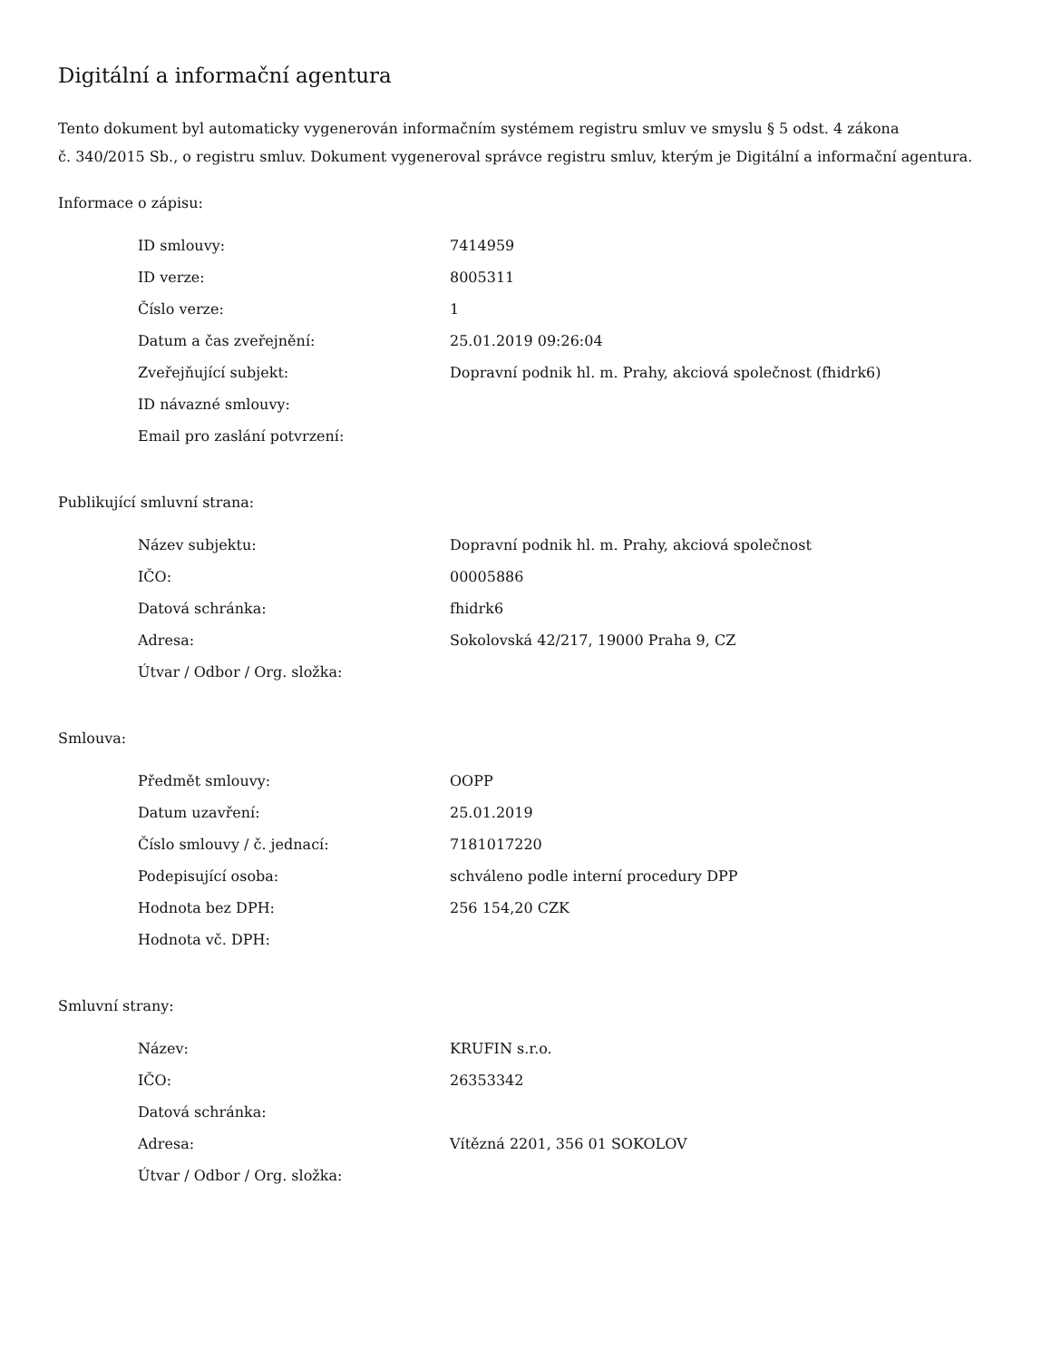Digitální a informační agentura
Tento dokument byl automaticky vygenerován informačním systémem registru smluv ve smyslu § 5 odst. 4 zákona
č. 340/2015 Sb., o registru smluv. Dokument vygeneroval správce registru smluv, kterým je Digitální a informační agentura.
Informace o zápisu:
| ID smlouvy: | 7414959 |
| ID verze: | 8005311 |
| Číslo verze: | 1 |
| Datum a čas zveřejnění: | 25.01.2019 09:26:04 |
| Zveřejňující subjekt: | Dopravní podnik hl. m. Prahy, akciová společnost (fhidrk6) |
| ID návazné smlouvy: | |
| Email pro zaslání potvrzení: | |
Publikující smluvní strana:
| Název subjektu: | Dopravní podnik hl. m. Prahy, akciová společnost |
| IČO: | 00005886 |
| Datová schránka: | fhidrk6 |
| Adresa: | Sokolovská 42/217, 19000 Praha 9, CZ |
| Útvar / Odbor / Org. složka: | |
Smlouva:
| Předmět smlouvy: | OOPP |
| Datum uzavření: | 25.01.2019 |
| Číslo smlouvy / č. jednací: | 7181017220 |
| Podepisující osoba: | schváleno podle interní procedury DPP |
| Hodnota bez DPH: | 256 154,20 CZK |
| Hodnota vč. DPH: | |
Smluvní strany:
| Název: | KRUFIN s.r.o. |
| IČO: | 26353342 |
| Datová schránka: | |
| Adresa: | Vítězná 2201, 356 01 SOKOLOV |
| Útvar / Odbor / Org. složka: | |